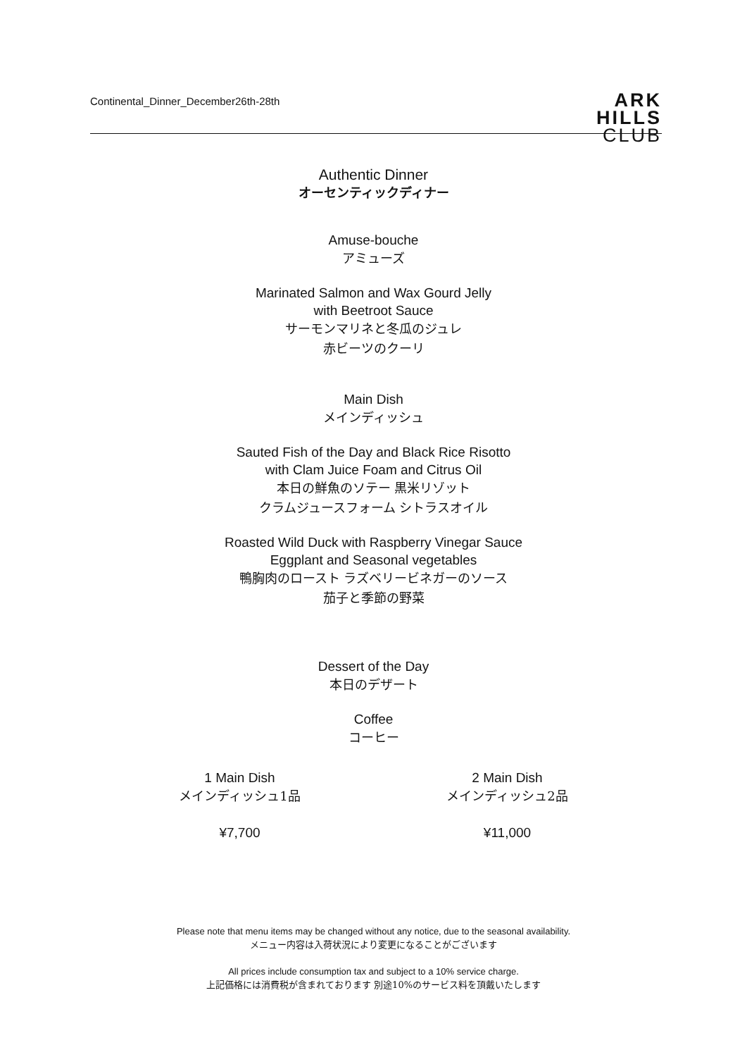Continental_Dinner_December26th-28th
ARK
HILLS
CLUB
Authentic Dinner
オーセンティックディナー
Amuse-bouche
アミューズ
Marinated Salmon and Wax Gourd Jelly
with Beetroot Sauce
サーモンマリネと冬瓜のジュレ
赤ビーツのクーリ
Main Dish
メインディッシュ
Sauted Fish of the Day and Black Rice Risotto
with Clam Juice Foam and Citrus Oil
本日の鮮魚のソテー 黒米リゾット
クラムジュースフォーム シトラスオイル
Roasted Wild Duck with Raspberry Vinegar Sauce
Eggplant and Seasonal vegetables
鴨胸肉のロースト ラズベリービネガーのソース
茄子と季節の野菜
Dessert of the Day
本日のデザート
Coffee
コーヒー
1 Main Dish
メインディッシュ1品
¥7,700
2 Main Dish
メインディッシュ2品
¥11,000
Please note that menu items may be changed without any notice, due to the seasonal availability.
メニュー内容は入荷状況により変更になることがございます
All prices include consumption tax and subject to a 10% service charge.
上記価格には消費税が含まれております 別途10%のサービス料を頂戴いたします